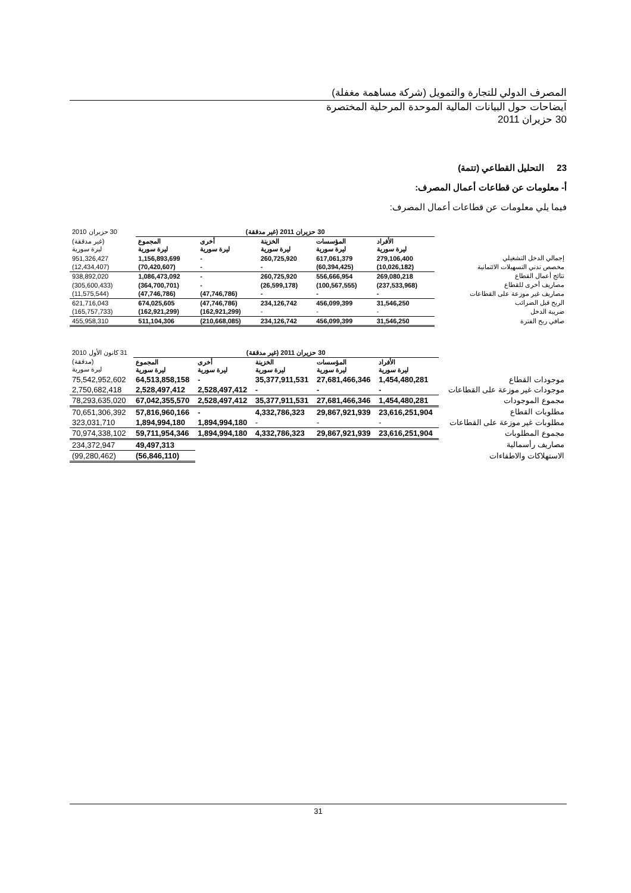المصرف الدولي للتجارة والتمويل (شركة مساهمة مغفلة)
ايضاحات حول البيانات المالية الموحدة المرحلية المختصرة
30 حزيران 2011
23 التحليل القطاعي (تتمة)
أ- معلومات عن قطاعات أعمال المصرف:
فيما يلي معلومات عن قطاعات أعمال المصرف:
| | 30 حزيران 2011 (غير مدققة) | | | | | 30 حزيران 2010 |
| --- | --- | --- | --- | --- | --- | --- |
| | الأفراد ليرة سورية | المؤسسات ليرة سورية | الخزينة ليرة سورية | أخرى ليرة سورية | المجموع ليرة سورية | (غير مدققة) ليرة سورية |
| إجمالي الدخل التشغيلي | 279,106,400 | 617,061,379 | 260,725,920 | - | 1,156,893,699 | 951,326,427 |
| مخصص تدني التسهيلات الائتمانية | (10,026,182) | (60,394,425) | - | - | (70,420,607) | (12,434,407) |
| نتائج أعمال القطاع | 269,080,218 | 556,666,954 | 260,725,920 | - | 1,086,473,092 | 938,892,020 |
| مصاريف أخرى للقطاع | (237,533,968) | (100,567,555) | (26,599,178) | - | (364,700,701) | (305,600,433) |
| مصاريف غير موزعة على القطاعات | - | - | - | (47,746,786) | (47,746,786) | (11,575,544) |
| الربح قبل الضرائب | 31,546,250 | 456,099,399 | 234,126,742 | (47,746,786) | 674,025,605 | 621,716,043 |
| ضريبة الدخل | - | - | - | (162,921,299) | (162,921,299) | (165,757,733) |
| صافي ربح الفترة | 31,546,250 | 456,099,399 | 234,126,742 | (210,668,085) | 511,104,306 | 455,958,310 |
| | 30 حزيران 2011 (غير مدققة) | | | | | 31 كانون الأول 2010 |
| --- | --- | --- | --- | --- | --- | --- |
| | الأفراد ليرة سورية | المؤسسات ليرة سورية | الخزينة ليرة سورية | أخرى ليرة سورية | المجموع ليرة سورية | (مدققة) ليرة سورية |
| موجودات القطاع | 1,454,480,281 | 27,681,466,346 | 35,377,911,531 | - | 64,513,858,158 | 75,542,952,602 |
| موجودات غير موزعة على القطاعات | - | - | - | 2,528,497,412 | 2,528,497,412 | 2,750,682,418 |
| مجموع الموجودات | 1,454,480,281 | 27,681,466,346 | 35,377,911,531 | 2,528,497,412 | 67,042,355,570 | 78,293,635,020 |
| مطلوبات القطاع | 23,616,251,904 | 29,867,921,939 | 4,332,786,323 | - | 57,816,960,166 | 70,651,306,392 |
| مطلوبات غير موزعة على القطاعات | - | - | - | 1,894,994,180 | 1,894,994,180 | 323,031,710 |
| مجموع المطلوبات | 23,616,251,904 | 29,867,921,939 | 4,332,786,323 | 1,894,994,180 | 59,711,954,346 | 70,974,338,102 |
| مصاريف رأسمالية | | | | | 49,497,313 | 234,372,947 |
| الاستهلاكات والاطفاءات | | | | | (56,846,110) | (99,280,462) |
31